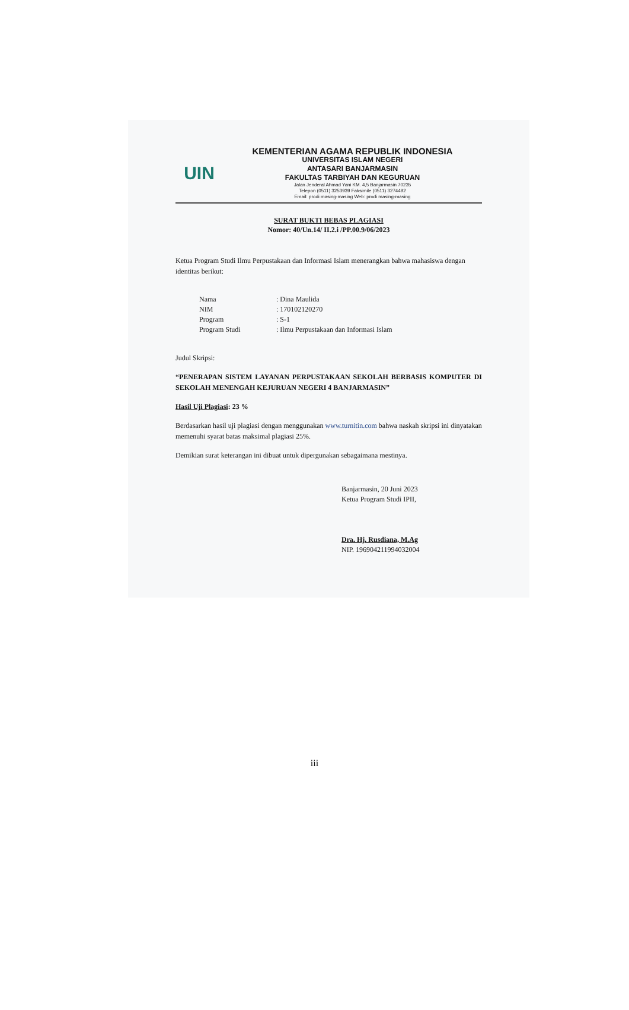UIN
KEMENTERIAN AGAMA REPUBLIK INDONESIA
UNIVERSITAS ISLAM NEGERI
ANTASARI BANJARMASIN
FAKULTAS TARBIYAH DAN KEGURUAN
Jalan Jenderal Ahmad Yani KM. 4,5 Banjarmasin 70235
Telepon (0511) 3253939 Faksimile (0511) 3274492
Email: prodi masing-masing Web: prodi masing-masing
SURAT BUKTI BEBAS PLAGIASI
Nomor: 40/Un.14/ II.2.i /PP.00.9/06/2023
Ketua Program Studi Ilmu Perpustakaan dan Informasi Islam menerangkan bahwa mahasiswa dengan identitas berikut:
| Nama | : Dina Maulida |
| NIM | : 170102120270 |
| Program | : S-1 |
| Program Studi | : Ilmu Perpustakaan dan Informasi Islam |
Judul Skripsi:
“PENERAPAN SISTEM LAYANAN PERPUSTAKAAN SEKOLAH BERBASIS KOMPUTER DI SEKOLAH MENENGAH KEJURUAN NEGERI 4 BANJARMASIN”
Hasil Uji Plagiasi: 23 %
Berdasarkan hasil uji plagiasi dengan menggunakan www.turnitin.com bahwa naskah skripsi ini dinyatakan memenuhi syarat batas maksimal plagiasi 25%.
Demikian surat keterangan ini dibuat untuk dipergunakan sebagaimana mestinya.
Banjarmasin, 20 Juni 2023
Ketua Program Studi IPII,
Dra. Hj. Rusdiana, M.Ag
NIP. 196904211994032004
iii